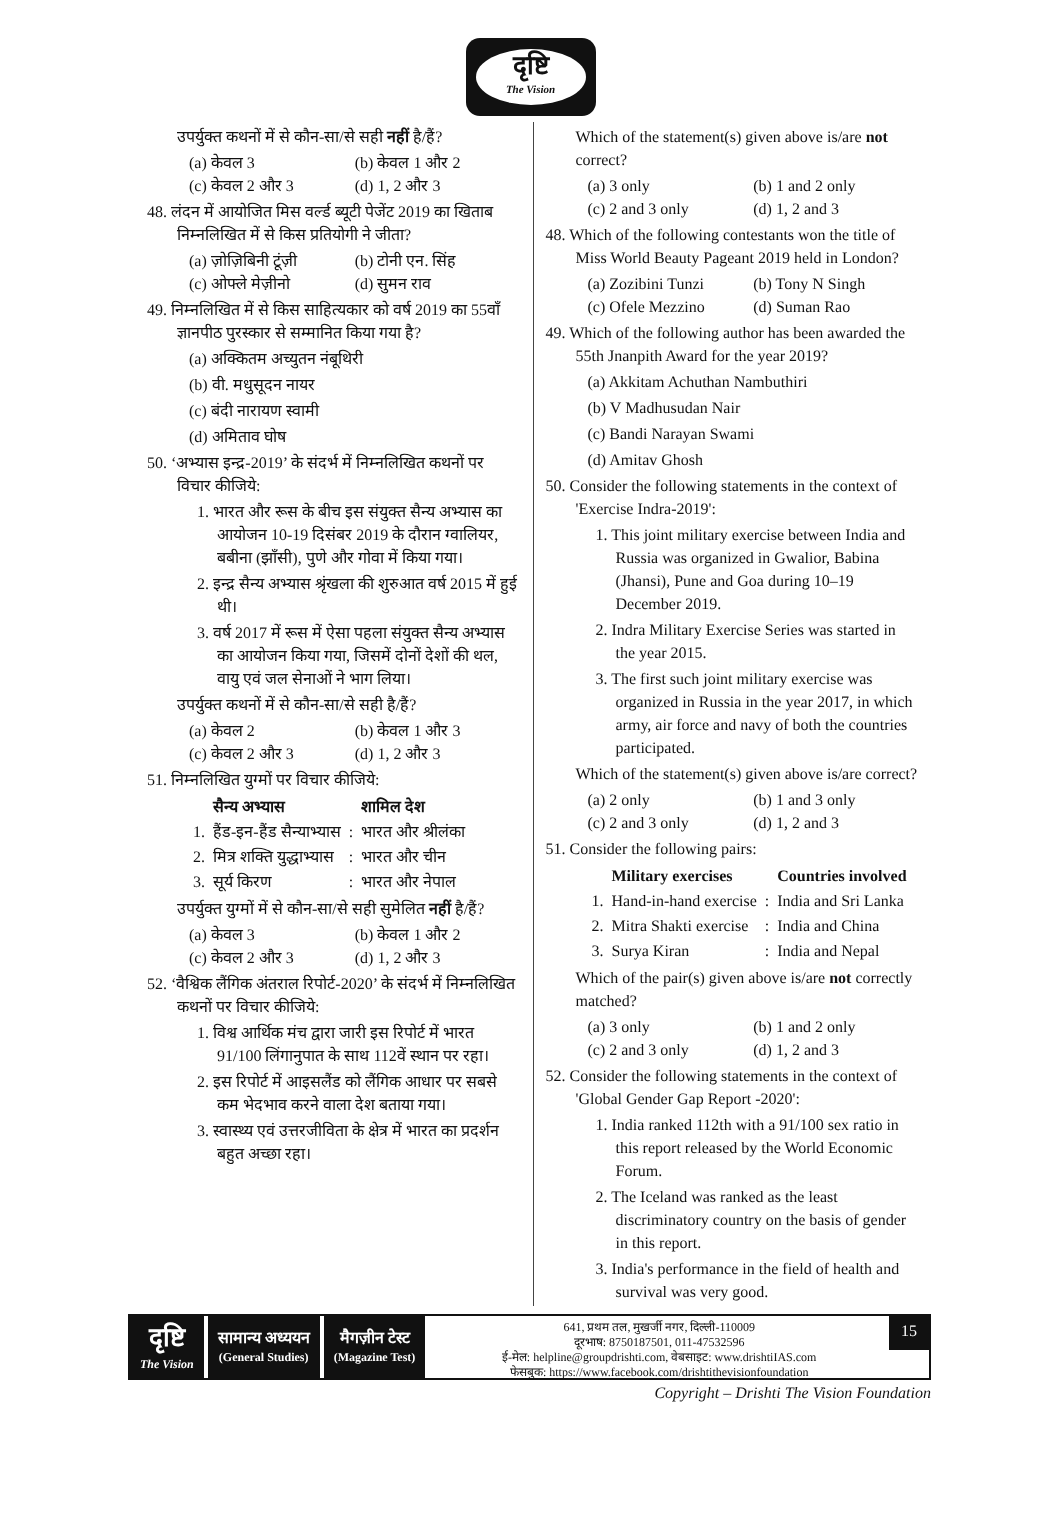दृष्टि
The Vision
उपर्युक्त कथनों में से कौन-सा/से सही नहीं है/हैं?
(a) केवल 3 (b) केवल 1 और 2 (c) केवल 2 और 3 (d) 1, 2 और 3
48. लंदन में आयोजित मिस वर्ल्ड ब्यूटी पेजेंट 2019 का खिताब निम्नलिखित में से किस प्रतियोगी ने जीता?
(a) ज़ोज़िबिनी टूंज़ी (b) टोनी एन. सिंह (c) ओफ्ले मेज़ीनो (d) सुमन राव
49. निम्नलिखित में से किस साहित्यकार को वर्ष 2019 का 55वाँ ज्ञानपीठ पुरस्कार से सम्मानित किया गया है?
(a) अक्कितम अच्युतन नंबूथिरी
(b) वी. मधुसूदन नायर
(c) बंदी नारायण स्वामी
(d) अमिताव घोष
50. ‘अभ्यास इन्द्र-2019’ के संदर्भ में निम्नलिखित कथनों पर विचार कीजिये:
1. भारत और रूस के बीच इस संयुक्त सैन्य अभ्यास का आयोजन 10-19 दिसंबर 2019 के दौरान ग्वालियर, बबीना (झाँसी), पुणे और गोवा में किया गया।
2. इन्द्र सैन्य अभ्यास श्रृंखला की शुरुआत वर्ष 2015 में हुई थी।
3. वर्ष 2017 में रूस में ऐसा पहला संयुक्त सैन्य अभ्यास का आयोजन किया गया, जिसमें दोनों देशों की थल, वायु एवं जल सेनाओं ने भाग लिया।
उपर्युक्त कथनों में से कौन-सा/से सही है/हैं?
(a) केवल 2 (b) केवल 1 और 3 (c) केवल 2 और 3 (d) 1, 2 और 3
51. निम्नलिखित युग्मों पर विचार कीजिये:
| | सैन्य अभ्यास | | शामिल देश |
| --- | --- | --- | --- |
| 1. | हैंड-इन-हैंड सैन्याभ्यास | : | भारत और श्रीलंका |
| 2. | मित्र शक्ति युद्धाभ्यास | : | भारत और चीन |
| 3. | सूर्य किरण | : | भारत और नेपाल |
उपर्युक्त युग्मों में से कौन-सा/से सही सुमेलित नहीं है/हैं?
(a) केवल 3 (b) केवल 1 और 2 (c) केवल 2 और 3 (d) 1, 2 और 3
52. ‘वैश्विक लैंगिक अंतराल रिपोर्ट-2020’ के संदर्भ में निम्नलिखित कथनों पर विचार कीजिये:
1. विश्व आर्थिक मंच द्वारा जारी इस रिपोर्ट में भारत 91/100 लिंगानुपात के साथ 112वें स्थान पर रहा।
2. इस रिपोर्ट में आइसलैंड को लैंगिक आधार पर सबसे कम भेदभाव करने वाला देश बताया गया।
3. स्वास्थ्य एवं उत्तरजीविता के क्षेत्र में भारत का प्रदर्शन बहुत अच्छा रहा।
Which of the statement(s) given above is/are not correct?
(a) 3 only (b) 1 and 2 only (c) 2 and 3 only (d) 1, 2 and 3
48. Which of the following contestants won the title of Miss World Beauty Pageant 2019 held in London?
(a) Zozibini Tunzi (b) Tony N Singh (c) Ofele Mezzino (d) Suman Rao
49. Which of the following author has been awarded the 55th Jnanpith Award for the year 2019?
(a) Akkitam Achuthan Nambuthiri
(b) V Madhusudan Nair
(c) Bandi Narayan Swami
(d) Amitav Ghosh
50. Consider the following statements in the context of 'Exercise Indra-2019':
1. This joint military exercise between India and Russia was organized in Gwalior, Babina (Jhansi), Pune and Goa during 10–19 December 2019.
2. Indra Military Exercise Series was started in the year 2015.
3. The first such joint military exercise was organized in Russia in the year 2017, in which army, air force and navy of both the countries participated.
Which of the statement(s) given above is/are correct?
(a) 2 only (b) 1 and 3 only (c) 2 and 3 only (d) 1, 2 and 3
51. Consider the following pairs:
| | Military exercises | | Countries involved |
| --- | --- | --- | --- |
| 1. | Hand-in-hand exercise | : | India and Sri Lanka |
| 2. | Mitra Shakti exercise | : | India and China |
| 3. | Surya Kiran | : | India and Nepal |
Which of the pair(s) given above is/are not correctly matched?
(a) 3 only (b) 1 and 2 only (c) 2 and 3 only (d) 1, 2 and 3
52. Consider the following statements in the context of 'Global Gender Gap Report -2020':
1. India ranked 112th with a 91/100 sex ratio in this report released by the World Economic Forum.
2. The Iceland was ranked as the least discriminatory country on the basis of gender in this report.
3. India's performance in the field of health and survival was very good.
दृष्टि
The Vision
सामान्य अध्ययन
(General Studies)
मैगज़ीन टेस्ट
(Magazine Test)
641, प्रथम तल, मुखर्जी नगर, दिल्ली-110009
दूरभाष: 8750187501, 011-47532596
ई-मेल: helpline@groupdrishti.com, वेबसाइट: www.drishtiIAS.com
फेसबुक: https://www.facebook.com/drishtithevisionfoundation
15
Copyright – Drishti The Vision Foundation